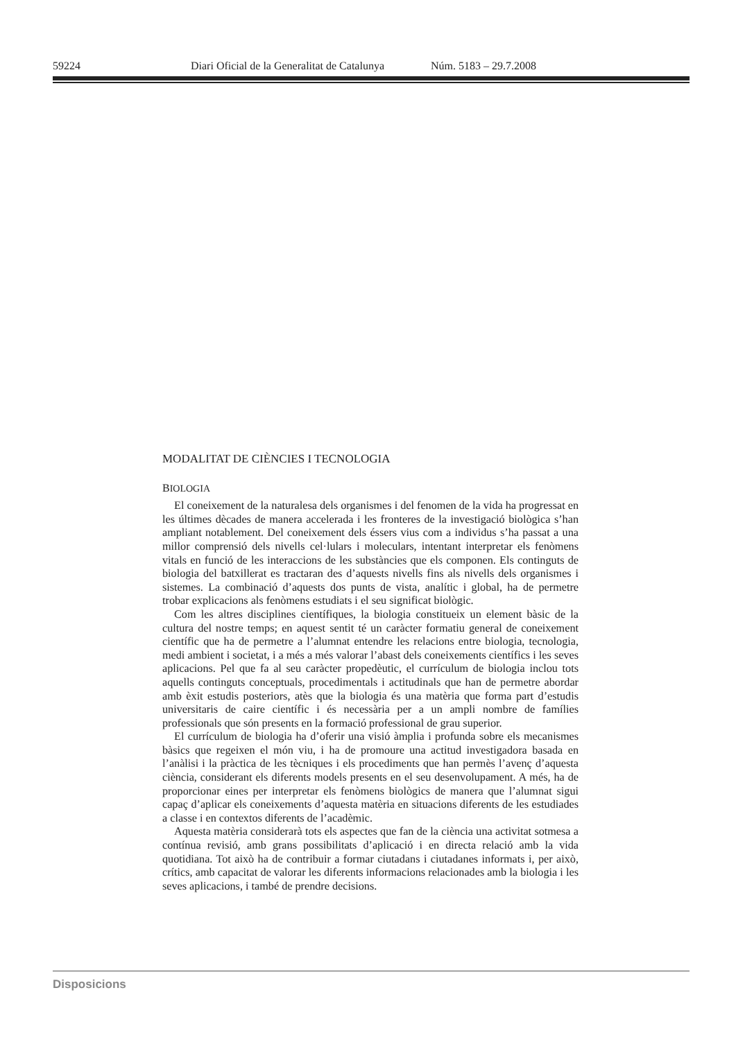59224 Diari Oficial de la Generalitat de Catalunya Núm. 5183 – 29.7.2008
MODALITAT DE CIÈNCIES I TECNOLOGIA
BIOLOGIA
El coneixement de la naturalesa dels organismes i del fenomen de la vida ha progressat en les últimes dècades de manera accelerada i les fronteres de la investigació biològica s’han ampliant notablement. Del coneixement dels éssers vius com a individus s’ha passat a una millor comprensió dels nivells cel·lulars i moleculars, intentant interpretar els fenòmens vitals en funció de les interaccions de les substàncies que els componen. Els continguts de biologia del batxillerat es tractaran des d’aquests nivells fins als nivells dels organismes i sistemes. La combinació d’aquests dos punts de vista, analític i global, ha de permetre trobar explicacions als fenòmens estudiats i el seu significat biològic.
Com les altres disciplines científiques, la biologia constitueix un element bàsic de la cultura del nostre temps; en aquest sentit té un caràcter formatiu general de coneixement científic que ha de permetre a l’alumnat entendre les relacions entre biologia, tecnologia, medi ambient i societat, i a més a més valorar l’abast dels coneixements científics i les seves aplicacions. Pel que fa al seu caràcter propedèutic, el currículum de biologia inclou tots aquells continguts conceptuals, procedimentals i actitudinals que han de permetre abordar amb èxit estudis posteriors, atès que la biologia és una matèria que forma part d’estudis universitaris de caire científic i és necessària per a un ampli nombre de famílies professionals que són presents en la formació professional de grau superior.
El currículum de biologia ha d’oferir una visió àmplia i profunda sobre els mecanismes bàsics que regeixen el món viu, i ha de promoure una actitud investigadora basada en l’anàlisi i la pràctica de les tècniques i els procediments que han permès l’avenç d’aquesta ciència, considerant els diferents models presents en el seu desenvolupament. A més, ha de proporcionar eines per interpretar els fenòmens biològics de manera que l’alumnat sigui capaç d’aplicar els coneixements d’aquesta matèria en situacions diferents de les estudiades a classe i en contextos diferents de l’acadèmic.
Aquesta matèria considerarà tots els aspectes que fan de la ciència una activitat sotmesa a contínua revisió, amb grans possibilitats d’aplicació i en directa relació amb la vida quotidiana. Tot això ha de contribuir a formar ciutadans i ciutadanes informats i, per això, crítics, amb capacitat de valorar les diferents informacions relacionades amb la biologia i les seves aplicacions, i també de prendre decisions.
Disposicions